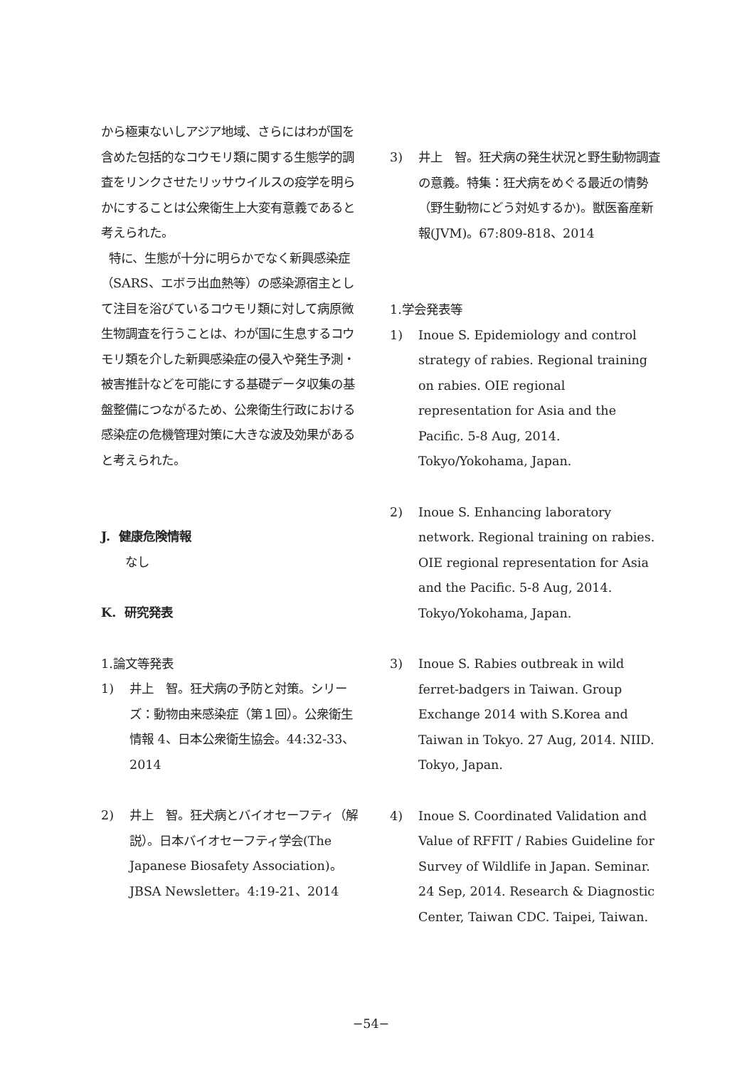から極東ないしアジア地域、さらにはわが国を含めた包括的なコウモリ類に関する生態学的調査をリンクさせたリッサウイルスの疫学を明らかにすることは公衆衛生上大変有意義であると考えられた。
特に、生態が十分に明らかでなく新興感染症（SARS、エボラ出血熱等）の感染源宿主として注目を浴びているコウモリ類に対して病原微生物調査を行うことは、わが国に生息するコウモリ類を介した新興感染症の侵入や発生予測・被害推計などを可能にする基礎データ収集の基盤整備につながるため、公衆衛生行政における感染症の危機管理対策に大きな波及効果があると考えられた。
J. 健康危険情報
なし
K. 研究発表
1.論文等発表
1) 井上　智。狂犬病の予防と対策。シリーズ：動物由来感染症（第１回）。公衆衛生情報 4、日本公衆衛生協会。44:32-33、2014
2) 井上　智。狂犬病とバイオセーフティ（解説）。日本バイオセーフティ学会(The Japanese Biosafety Association)。JBSA Newsletter。4:19-21、2014
3) 井上　智。狂犬病の発生状況と野生動物調査の意義。特集：狂犬病をめぐる最近の情勢（野生動物にどう対処するか)。獣医畜産新報(JVM)。67:809-818、2014
1.学会発表等
1) Inoue S. Epidemiology and control strategy of rabies. Regional training on rabies. OIE regional representation for Asia and the Pacific. 5-8 Aug, 2014. Tokyo/Yokohama, Japan.
2) Inoue S. Enhancing laboratory network. Regional training on rabies. OIE regional representation for Asia and the Pacific. 5-8 Aug, 2014. Tokyo/Yokohama, Japan.
3) Inoue S. Rabies outbreak in wild ferret-badgers in Taiwan. Group Exchange 2014 with S.Korea and Taiwan in Tokyo. 27 Aug, 2014. NIID. Tokyo, Japan.
4) Inoue S. Coordinated Validation and Value of RFFIT / Rabies Guideline for Survey of Wildlife in Japan. Seminar. 24 Sep, 2014. Research & Diagnostic Center, Taiwan CDC. Taipei, Taiwan.
−54−